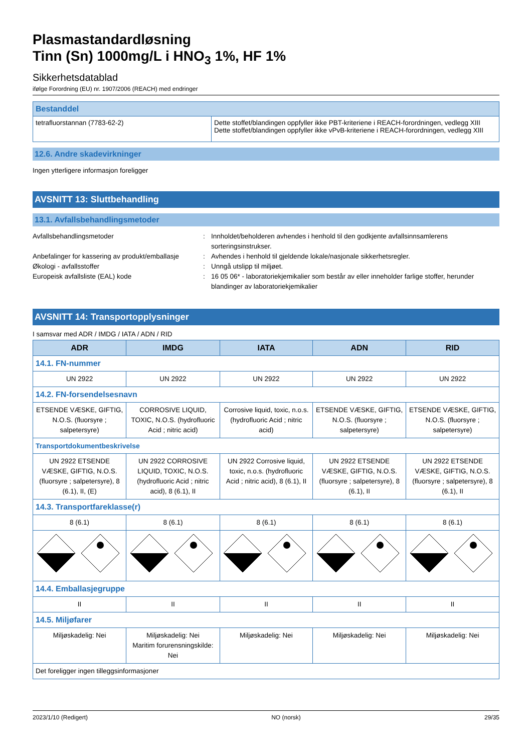Plasmastandardløsning
Tinn (Sn) 1000mg/L i HNO<sub>3</sub> 1%, HF 1%
Sikkerhetsdatablad
ifølge Forordning (EU) nr. 1907/2006 (REACH) med endringer
| Bestanddel | |
| tetrafluorstannan (7783-62-2) | Dette stoffet/blandingen oppfyller ikke PBT-kriteriene i REACH-forordningen, vedlegg XIII Dette stoffet/blandingen oppfyller ikke vPvB-kriteriene i REACH-forordningen, vedlegg XIII |
12.6. Andre skadevirkninger
Ingen ytterligere informasjon foreligger
AVSNITT 13: Sluttbehandling
13.1. Avfallsbehandlingsmetoder
Avfallsbehandlingsmetoder : Innholdet/beholderen avhendes i henhold til den godkjente avfallsinnsamlerens sorteringsinstrukser.
Anbefalinger for kassering av produkt/emballasje
: Avhendes i henhold til gjeldende lokale/nasjonale sikkerhetsregler.
Økologi - avfallsstoffer : Unngå utslipp til miljøet.
Europeisk avfallsliste (EAL) kode : 16 05 06* - laboratoriekjemikalier som består av eller inneholder farlige stoffer, herunder blandinger av laboratoriekjemikalier
AVSNITT 14: Transportopplysninger
I samsvar med ADR / IMDG / IATA / ADN / RID
| ADR | IMDG | IATA | ADN | RID |
| --- | --- | --- | --- | --- |
| 14.1. FN-nummer | | | | |
| UN 2922 | UN 2922 | UN 2922 | UN 2922 | UN 2922 |
| 14.2. FN-forsendelsesnavn | | | | |
| ETSENDE VÆSKE, GIFTIG, N.O.S. (fluorsyre ; salpetersyre) | CORROSIVE LIQUID, TOXIC, N.O.S. (hydrofluoric Acid ; nitric acid) | Corrosive liquid, toxic, n.o.s. (hydrofluoric Acid ; nitric acid) | ETSENDE VÆSKE, GIFTIG, N.O.S. (fluorsyre ; salpetersyre) | ETSENDE VÆSKE, GIFTIG, N.O.S. (fluorsyre ; salpetersyre) |
| Transportdokumentbeskrivelse | | | | |
| UN 2922 ETSENDE VÆSKE, GIFTIG, N.O.S. (fluorsyre ; salpetersyre), 8 (6.1), II, (E) | UN 2922 CORROSIVE LIQUID, TOXIC, N.O.S. (hydrofluoric Acid ; nitric acid), 8 (6.1), II | UN 2922 Corrosive liquid, toxic, n.o.s. (hydrofluoric Acid ; nitric acid), 8 (6.1), II | UN 2922 ETSENDE VÆSKE, GIFTIG, N.O.S. (fluorsyre ; salpetersyre), 8 (6.1), II | UN 2922 ETSENDE VÆSKE, GIFTIG, N.O.S. (fluorsyre ; salpetersyre), 8 (6.1), II |
| 14.3. Transportfareklasse(r) | | | | |
| 8 (6.1) | 8 (6.1) | 8 (6.1) | 8 (6.1) | 8 (6.1) |
| 14.4. Emballasjegruppe | | | | |
| II | II | II | II | II |
| 14.5. Miljøfarer | | | | |
| Miljøskadelig: Nei | Miljøskadelig: Nei Maritim forurensningskilde: Nei | Miljøskadelig: Nei | Miljøskadelig: Nei | Miljøskadelig: Nei |
| Det foreligger ingen tilleggsinformasjoner | | | | |
2023/1/10 (Redigert) NO (norsk) 29/35